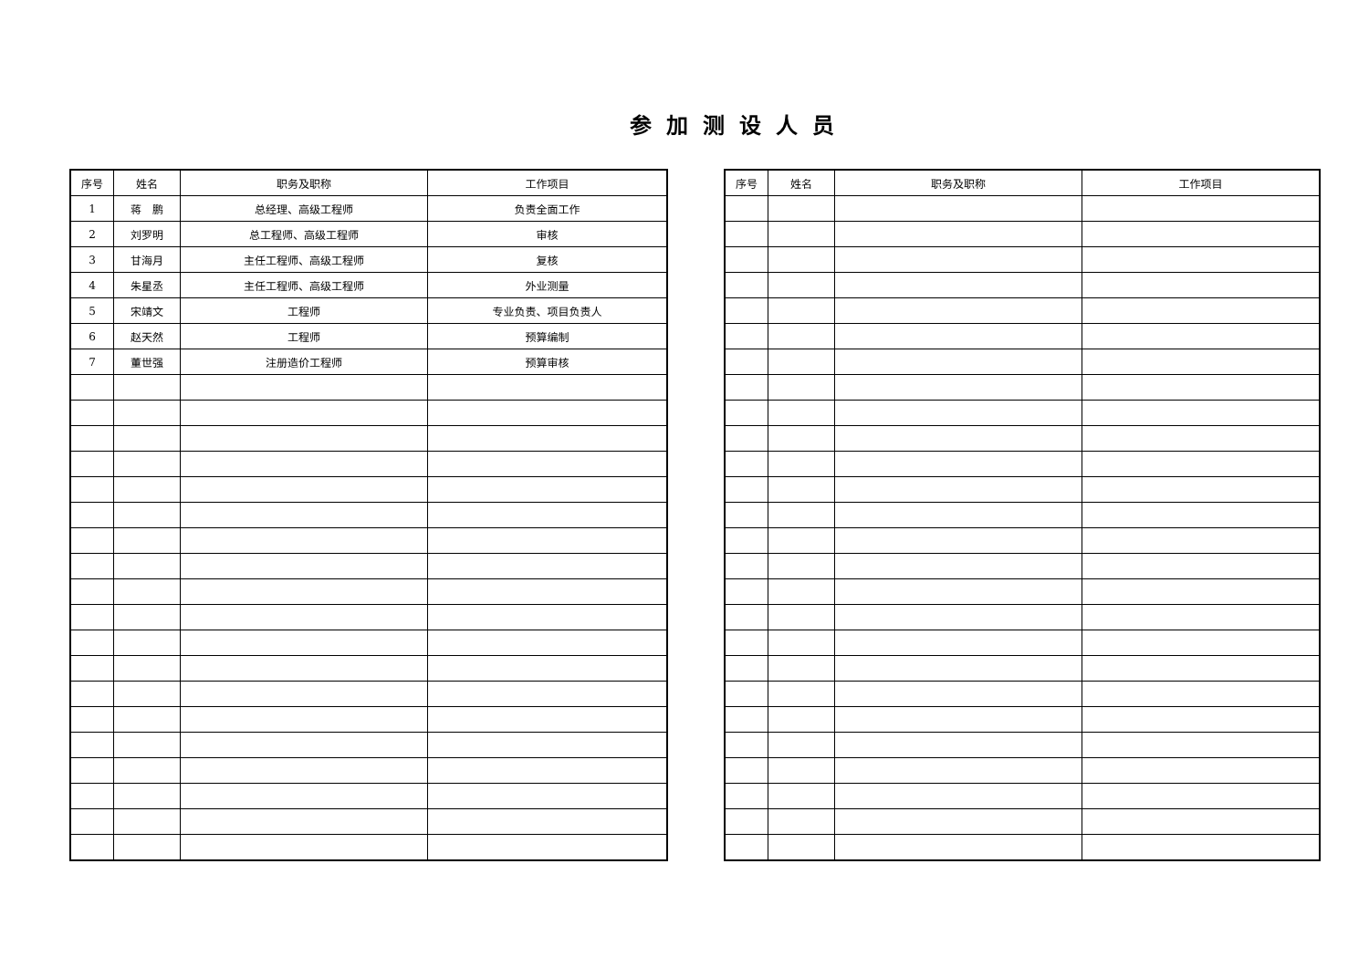参加测设人员
| 序号 | 姓名 | 职务及职称 | 工作项目 |
| --- | --- | --- | --- |
| 1 | 蒋 鹏 | 总经理、高级工程师 | 负责全面工作 |
| 2 | 刘罗明 | 总工程师、高级工程师 | 审核 |
| 3 | 甘海月 | 主任工程师、高级工程师 | 复核 |
| 4 | 朱星丞 | 主任工程师、高级工程师 | 外业测量 |
| 5 | 宋靖文 | 工程师 | 专业负责、项目负责人 |
| 6 | 赵天然 | 工程师 | 预算编制 |
| 7 | 董世强 | 注册造价工程师 | 预算审核 |
| 序号 | 姓名 | 职务及职称 | 工作项目 |
| --- | --- | --- | --- |